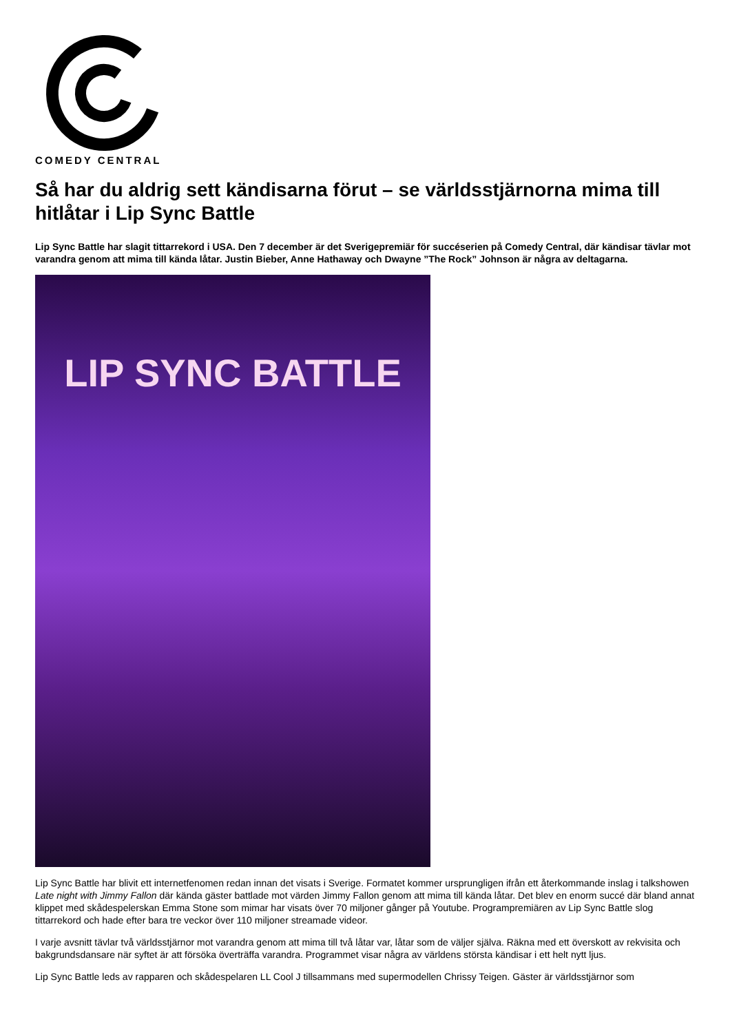COMEDY CENTRAL
Så har du aldrig sett kändisarna förut – se världsstjärnorna mima till hitlåtar i Lip Sync Battle
Lip Sync Battle har slagit tittarrekord i USA. Den 7 december är det Sverigepremiär för succéserien på Comedy Central, där kändisar tävlar mot varandra genom att mima till kända låtar. Justin Bieber, Anne Hathaway och Dwayne ”The Rock” Johnson är några av deltagarna.
LIP SYNC BATTLE
Lip Sync Battle har blivit ett internetfenomen redan innan det visats i Sverige. Formatet kommer ursprungligen ifrån ett återkommande inslag i talkshowen Late night with Jimmy Fallon där kända gäster battlade mot värden Jimmy Fallon genom att mima till kända låtar. Det blev en enorm succé där bland annat klippet med skådespelerskan Emma Stone som mimar har visats över 70 miljoner gånger på Youtube. Programpremiären av Lip Sync Battle slog tittarrekord och hade efter bara tre veckor över 110 miljoner streamade videor.
I varje avsnitt tävlar två världsstjärnor mot varandra genom att mima till två låtar var, låtar som de väljer själva. Räkna med ett överskott av rekvisita och bakgrundsdansare när syftet är att försöka överträffa varandra. Programmet visar några av världens största kändisar i ett helt nytt ljus.
Lip Sync Battle leds av rapparen och skådespelaren LL Cool J tillsammans med supermodellen Chrissy Teigen. Gäster är världsstjärnor som